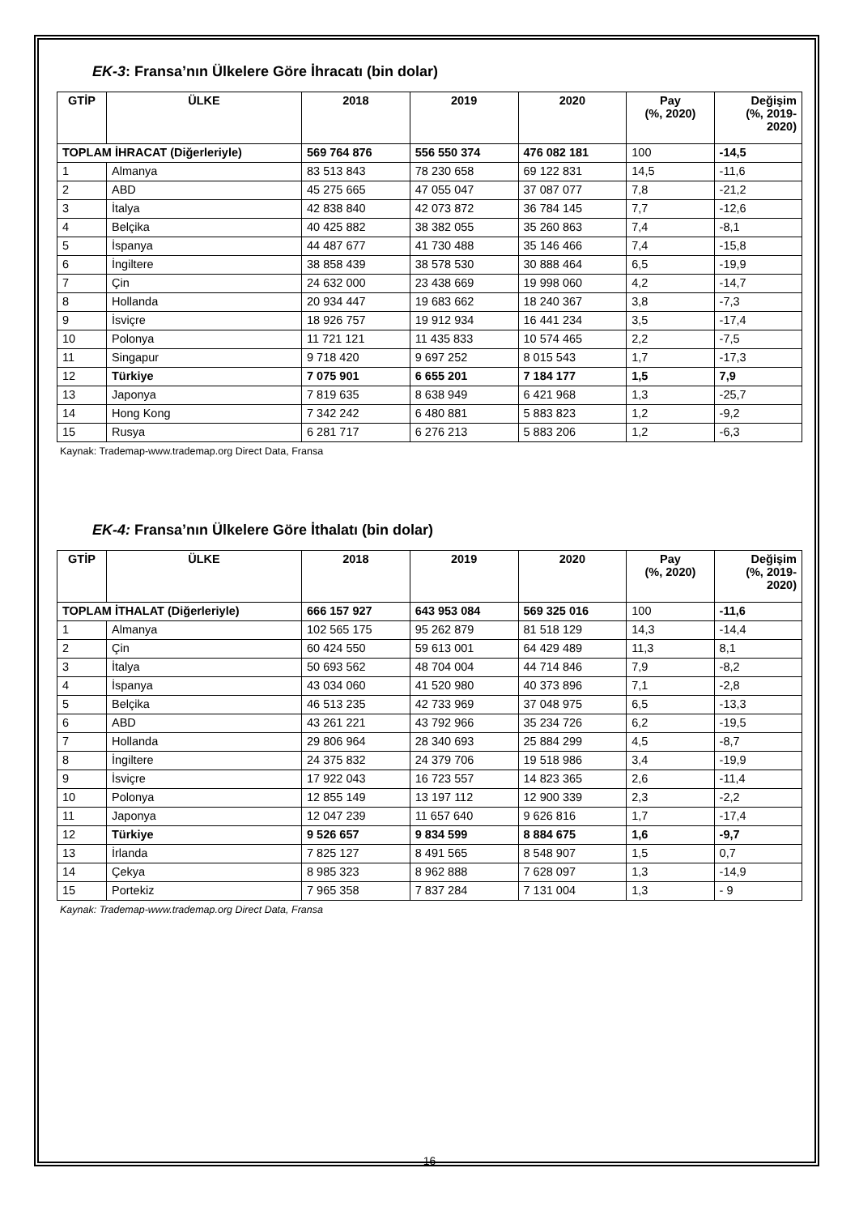EK-3: Fransa’nın Ülkelere Göre İhracatı (bin dolar)
| GTİP | ÜLKE | 2018 | 2019 | 2020 | Pay (%, 2020) | Değişim (%, 2019- 2020) |
| --- | --- | --- | --- | --- | --- | --- |
| TOPLAM İHRACAT (Diğerleriyle) | | 569 764 876 | 556 550 374 | 476 082 181 | 100 | -14,5 |
| 1 | Almanya | 83 513 843 | 78 230 658 | 69 122 831 | 14,5 | -11,6 |
| 2 | ABD | 45 275 665 | 47 055 047 | 37 087 077 | 7,8 | -21,2 |
| 3 | İtalya | 42 838 840 | 42 073 872 | 36 784 145 | 7,7 | -12,6 |
| 4 | Belçika | 40 425 882 | 38 382 055 | 35 260 863 | 7,4 | -8,1 |
| 5 | İspanya | 44 487 677 | 41 730 488 | 35 146 466 | 7,4 | -15,8 |
| 6 | İngiltere | 38 858 439 | 38 578 530 | 30 888 464 | 6,5 | -19,9 |
| 7 | Çin | 24 632 000 | 23 438 669 | 19 998 060 | 4,2 | -14,7 |
| 8 | Hollanda | 20 934 447 | 19 683 662 | 18 240 367 | 3,8 | -7,3 |
| 9 | İsviçre | 18 926 757 | 19 912 934 | 16 441 234 | 3,5 | -17,4 |
| 10 | Polonya | 11 721 121 | 11 435 833 | 10 574 465 | 2,2 | -7,5 |
| 11 | Singapur | 9 718 420 | 9 697 252 | 8 015 543 | 1,7 | -17,3 |
| 12 | Türkiye | 7 075 901 | 6 655 201 | 7 184 177 | 1,5 | 7,9 |
| 13 | Japonya | 7 819 635 | 8 638 949 | 6 421 968 | 1,3 | -25,7 |
| 14 | Hong Kong | 7 342 242 | 6 480 881 | 5 883 823 | 1,2 | -9,2 |
| 15 | Rusya | 6 281 717 | 6 276 213 | 5 883 206 | 1,2 | -6,3 |
Kaynak: Trademap-www.trademap.org Direct Data, Fransa
EK-4: Fransa’nın Ülkelere Göre İthalatı (bin dolar)
| GTİP | ÜLKE | 2018 | 2019 | 2020 | Pay (%, 2020) | Değişim (%, 2019- 2020) |
| --- | --- | --- | --- | --- | --- | --- |
| TOPLAM İTHALAT (Diğerleriyle) | | 666 157 927 | 643 953 084 | 569 325 016 | 100 | -11,6 |
| 1 | Almanya | 102 565 175 | 95 262 879 | 81 518 129 | 14,3 | -14,4 |
| 2 | Çin | 60 424 550 | 59 613 001 | 64 429 489 | 11,3 | 8,1 |
| 3 | İtalya | 50 693 562 | 48 704 004 | 44 714 846 | 7,9 | -8,2 |
| 4 | İspanya | 43 034 060 | 41 520 980 | 40 373 896 | 7,1 | -2,8 |
| 5 | Belçika | 46 513 235 | 42 733 969 | 37 048 975 | 6,5 | -13,3 |
| 6 | ABD | 43 261 221 | 43 792 966 | 35 234 726 | 6,2 | -19,5 |
| 7 | Hollanda | 29 806 964 | 28 340 693 | 25 884 299 | 4,5 | -8,7 |
| 8 | İngiltere | 24 375 832 | 24 379 706 | 19 518 986 | 3,4 | -19,9 |
| 9 | İsviçre | 17 922 043 | 16 723 557 | 14 823 365 | 2,6 | -11,4 |
| 10 | Polonya | 12 855 149 | 13 197 112 | 12 900 339 | 2,3 | -2,2 |
| 11 | Japonya | 12 047 239 | 11 657 640 | 9 626 816 | 1,7 | -17,4 |
| 12 | Türkiye | 9 526 657 | 9 834 599 | 8 884 675 | 1,6 | -9,7 |
| 13 | İrlanda | 7 825 127 | 8 491 565 | 8 548 907 | 1,5 | 0,7 |
| 14 | Çekya | 8 985 323 | 8 962 888 | 7 628 097 | 1,3 | -14,9 |
| 15 | Portekiz | 7 965 358 | 7 837 284 | 7 131 004 | 1,3 | - 9 |
Kaynak: Trademap-www.trademap.org Direct Data, Fransa
16